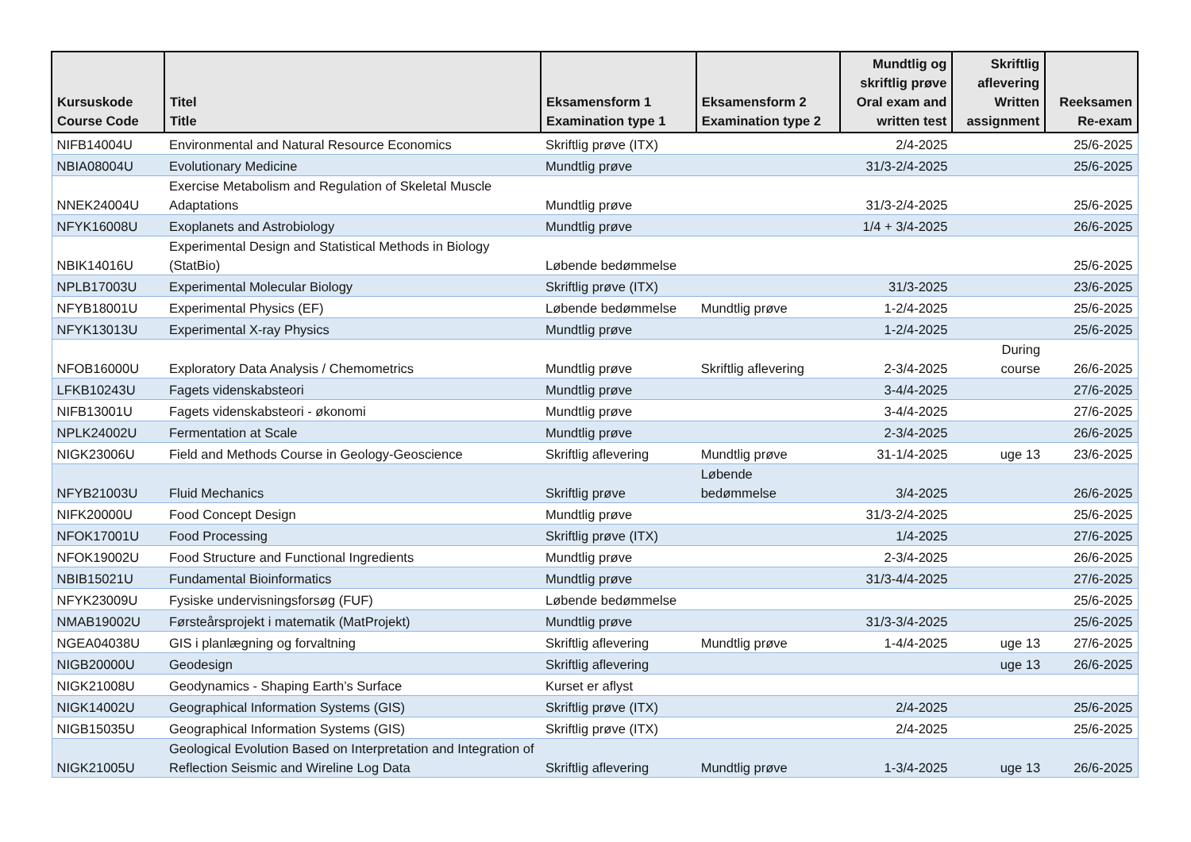| Kursuskode Course Code | Titel Title | Eksamensform 1 Examination type 1 | Eksamensform 2 Examination type 2 | Mundtlig og skriftlig prøve Oral exam and written test | Skriftlig aflevering Written assignment | Reeksamen Re-exam |
| --- | --- | --- | --- | --- | --- | --- |
| NIFB14004U | Environmental and Natural Resource Economics | Skriftlig prøve (ITX) | | 2/4-2025 | | 25/6-2025 |
| NBIA08004U | Evolutionary Medicine | Mundtlig prøve | | 31/3-2/4-2025 | | 25/6-2025 |
| NNEK24004U | Exercise Metabolism and Regulation of Skeletal Muscle Adaptations | Mundtlig prøve | | 31/3-2/4-2025 | | 25/6-2025 |
| NFYK16008U | Exoplanets and Astrobiology | Mundtlig prøve | | 1/4 + 3/4-2025 | | 26/6-2025 |
| NBIK14016U | Experimental Design and Statistical Methods in Biology (StatBio) | Løbende bedømmelse | | | | 25/6-2025 |
| NPLB17003U | Experimental Molecular Biology | Skriftlig prøve (ITX) | | 31/3-2025 | | 23/6-2025 |
| NFYB18001U | Experimental Physics (EF) | Løbende bedømmelse | Mundtlig prøve | 1-2/4-2025 | | 25/6-2025 |
| NFYK13013U | Experimental X-ray Physics | Mundtlig prøve | | 1-2/4-2025 | | 25/6-2025 |
| NFOB16000U | Exploratory Data Analysis / Chemometrics | Mundtlig prøve | Skriftlig aflevering | 2-3/4-2025 | During course | 26/6-2025 |
| LFKB10243U | Fagets videnskabsteori | Mundtlig prøve | | 3-4/4-2025 | | 27/6-2025 |
| NIFB13001U | Fagets videnskabsteori - økonomi | Mundtlig prøve | | 3-4/4-2025 | | 27/6-2025 |
| NPLK24002U | Fermentation at Scale | Mundtlig prøve | | 2-3/4-2025 | | 26/6-2025 |
| NIGK23006U | Field and Methods Course in Geology-Geoscience | Skriftlig aflevering | Mundtlig prøve | 31-1/4-2025 | uge 13 | 23/6-2025 |
| NFYB21003U | Fluid Mechanics | Skriftlig prøve | Løbende bedømmelse | 3/4-2025 | | 26/6-2025 |
| NIFK20000U | Food Concept Design | Mundtlig prøve | | 31/3-2/4-2025 | | 25/6-2025 |
| NFOK17001U | Food Processing | Skriftlig prøve (ITX) | | 1/4-2025 | | 27/6-2025 |
| NFOK19002U | Food Structure and Functional Ingredients | Mundtlig prøve | | 2-3/4-2025 | | 26/6-2025 |
| NBIB15021U | Fundamental Bioinformatics | Mundtlig prøve | | 31/3-4/4-2025 | | 27/6-2025 |
| NFYK23009U | Fysiske undervisningsforsøg (FUF) | Løbende bedømmelse | | | | 25/6-2025 |
| NMAB19002U | Førsteårsprojekt i matematik (MatProjekt) | Mundtlig prøve | | 31/3-3/4-2025 | | 25/6-2025 |
| NGEA04038U | GIS i planlægning og forvaltning | Skriftlig aflevering | Mundtlig prøve | 1-4/4-2025 | uge 13 | 27/6-2025 |
| NIGB20000U | Geodesign | Skriftlig aflevering | | | uge 13 | 26/6-2025 |
| NIGK21008U | Geodynamics - Shaping Earth’s Surface | Kurset er aflyst | | | | |
| NIGK14002U | Geographical Information Systems (GIS) | Skriftlig prøve (ITX) | | 2/4-2025 | | 25/6-2025 |
| NIGB15035U | Geographical Information Systems (GIS) | Skriftlig prøve (ITX) | | 2/4-2025 | | 25/6-2025 |
| NIGK21005U | Geological Evolution Based on Interpretation and Integration of Reflection Seismic and Wireline Log Data | Skriftlig aflevering | Mundtlig prøve | 1-3/4-2025 | uge 13 | 26/6-2025 |